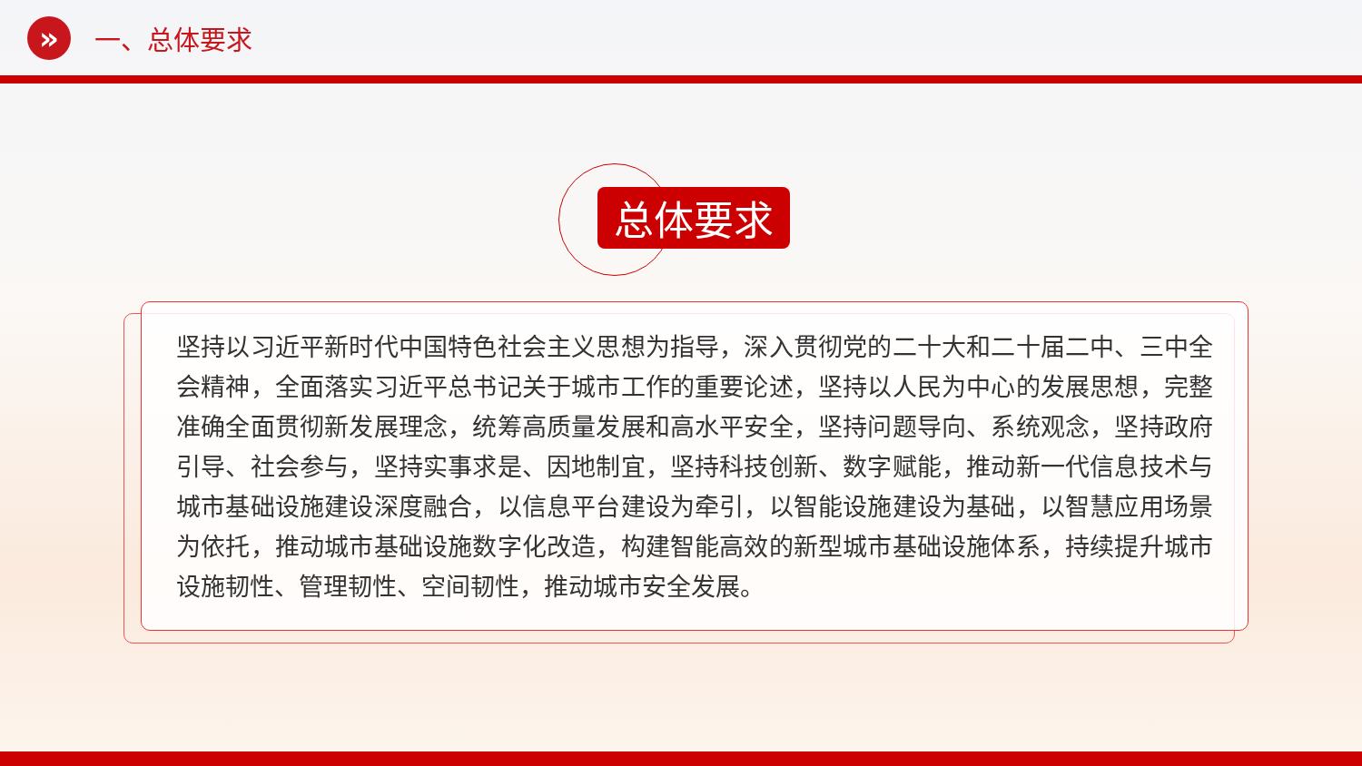»
一、总体要求
总体要求
坚持以习近平新时代中国特色社会主义思想为指导，深入贯彻党的二十大和二十届二中、三中全会精神，全面落实习近平总书记关于城市工作的重要论述，坚持以人民为中心的发展思想，完整准确全面贯彻新发展理念，统筹高质量发展和高水平安全，坚持问题导向、系统观念，坚持政府引导、社会参与，坚持实事求是、因地制宜，坚持科技创新、数字赋能，推动新一代信息技术与城市基础设施建设深度融合，以信息平台建设为牵引，以智能设施建设为基础，以智慧应用场景为依托，推动城市基础设施数字化改造，构建智能高效的新型城市基础设施体系，持续提升城市设施韧性、管理韧性、空间韧性，推动城市安全发展。